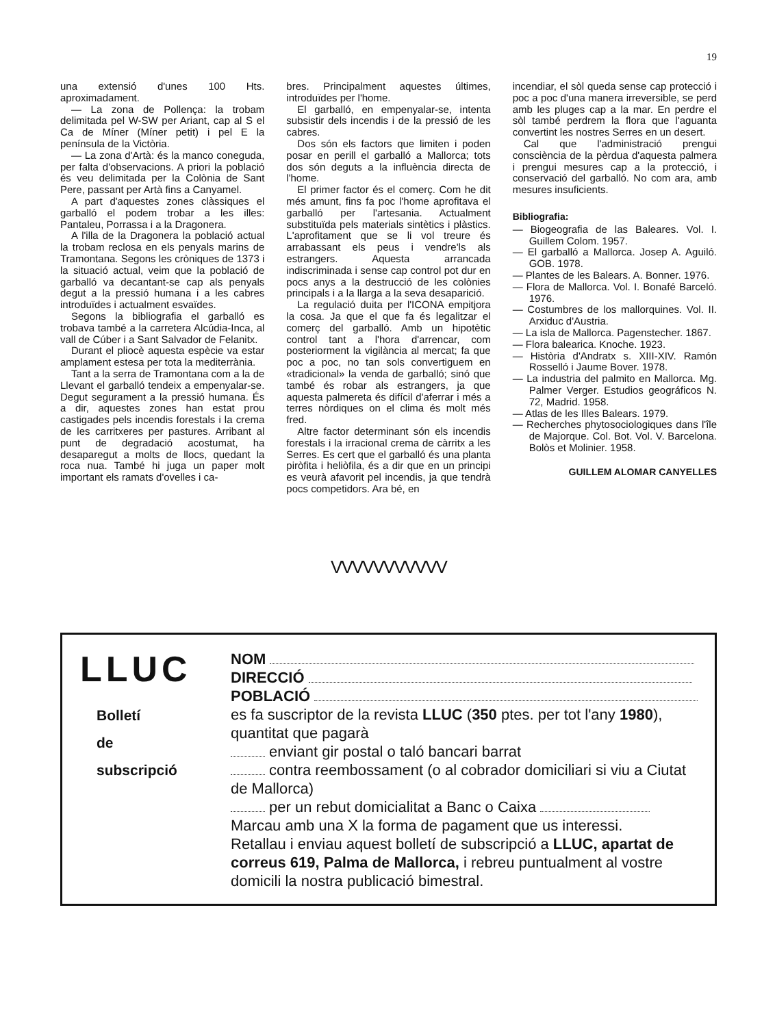19
una extensió d'unes 100 Hts. aproximadament.
— La zona de Pollença: la trobam delimitada pel W-SW per Ariant, cap al S el Ca de Míner (Míner petit) i pel E la península de la Victòria.
— La zona d'Artà: és la manco coneguda, per falta d'observacions. A priori la població és veu delimitada per la Colònia de Sant Pere, passant per Artà fins a Canyamel.
A part d'aquestes zones clàssiques el garballó el podem trobar a les illes: Pantaleu, Porrassa i a la Dragonera.
A l'illa de la Dragonera la població actual la trobam reclosa en els penyals marins de Tramontana. Segons les cròniques de 1373 i la situació actual, veim que la població de garballó va decantant-se cap als penyals degut a la pressió humana i a les cabres introduïdes i actualment esvaïdes.
Segons la bibliografia el garballó es trobava també a la carretera Alcúdia-Inca, al vall de Cúber i a Sant Salvador de Felanitx.
Durant el pliocè aquesta espècie va estar amplament estesa per tota la mediterrània.
Tant a la serra de Tramontana com a la de Llevant el garballó tendeix a empenyalar-se. Degut segurament a la pressió humana. És a dir, aquestes zones han estat prou castigades pels incendis forestals i la crema de les carritxeres per pastures. Arribant al punt de degradació acostumat, ha desaparegut a molts de llocs, quedant la roca nua. També hi juga un paper molt important els ramats d'ovelles i ca-
bres. Principalment aquestes últimes, introduïdes per l'home.
El garballó, en empenyalar-se, intenta subsistir dels incendis i de la pressió de les cabres.
Dos són els factors que limiten i poden posar en perill el garballó a Mallorca; tots dos són deguts a la influència directa de l'home.
El primer factor és el comerç. Com he dit més amunt, fins fa poc l'home aprofitava el garballó per l'artesania. Actualment substituïda pels materials sintètics i plàstics. L'aprofitament que se li vol treure és arrabassant els peus i vendre'ls als estrangers. Aquesta arrancada indiscriminada i sense cap control pot dur en pocs anys a la destrucció de les colònies principals i a la llarga a la seva desaparició.
La regulació duita per l'ICONA empitjora la cosa. Ja que el que fa és legalitzar el comerç del garballó. Amb un hipotètic control tant a l'hora d'arrencar, com posteriorment la vigilància al mercat; fa que poc a poc, no tan sols convertiguem en «tradicional» la venda de garballó; sinó que també és robar als estrangers, ja que aquesta palmereta és difícil d'aferrar i més a terres nòrdiques on el clima és molt més fred.
Altre factor determinant són els incendis forestals i la irracional crema de càrritx a les Serres. Es cert que el garballó és una planta piròfita i heliòfila, és a dir que en un principi es veurà afavorit pel incendis, ja que tendrà pocs competidors. Ara bé, en
incendiar, el sòl queda sense cap protecció i poc a poc d'una manera irreversible, se perd amb les pluges cap a la mar. En perdre el sòl també perdrem la flora que l'aguanta convertint les nostres Serres en un desert.
Cal que l'administració prengui consciència de la pèrdua d'aquesta palmera i prengui mesures cap a la protecció, i conservació del garballó. No com ara, amb mesures insuficients.
Bibliografia:
— Biogeografia de las Baleares. Vol. I. Guillem Colom. 1957.
— El garballó a Mallorca. Josep A. Aguiló. GOB. 1978.
— Plantes de les Balears. A. Bonner. 1976.
— Flora de Mallorca. Vol. I. Bonafé Barceló. 1976.
— Costumbres de los mallorquines. Vol. II. Arxiduc d'Austria.
— La isla de Mallorca. Pagenstecher. 1867.
— Flora balearica. Knoche. 1923.
— Història d'Andratx s. XIII-XIV. Ramón Rosselló i Jaume Bover. 1978.
— La industria del palmito en Mallorca. Mg. Palmer Verger. Estudios geográficos N. 72, Madrid. 1958.
— Atlas de les Illes Balears. 1979.
— Recherches phytosociologiques dans l'île de Majorque. Col. Bot. Vol. V. Barcelona. Bolòs et Molinier. 1958.
GUILLEM ALOMAR CANYELLES
VVVVVVVVVVV
LLUC
Bolletí
de
subscripció
NOM
DIRECCIÓ
POBLACIÓ
es fa suscriptor de la revista LLUC (350 ptes. per tot l'any 1980), quantitat que pagarà
enviant gir postal o taló bancari barrat
contra reembossament (o al cobrador domiciliari si viu a Ciutat de Mallorca)
per un rebut domicialitat a Banc o Caixa
Marcau amb una X la forma de pagament que us interessi.
Retallau i enviau aquest bolletí de subscripció a LLUC, apartat de correus 619, Palma de Mallorca, i rebreu puntualment al vostre domicili la nostra publicació bimestral.